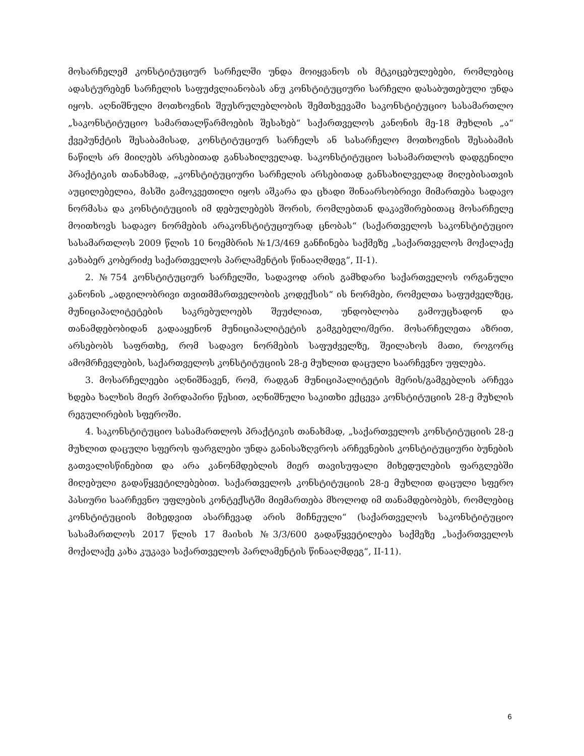მოსარჩელემ კონსტიტუციურ სარჩელში უნდა მოიყვანოს ის მტკიცებულებები, რომლებიც ადასტურებენ სარჩელის საფუძვლიანობას ანუ კონსტიტუციური სარჩელი დასაბუთებული უნდა იყოს. აღნიშნული მოთხოვნის შეუსრულებლობის შემთხვევაში საკონსტიტუციო სასამართლო „საკონსტიტუციო სამართალწარმოების შესახებ“ საქართველოს კანონის მე-18 მუხლის „ა“ ქვეპუნქტის შესაბამისად, კონსტიტუციურ სარჩელს ან სასარჩელო მოთხოვნის შესაბამის ნაწილს არ მიიღებს არსებითად განსახილველად. საკონსტიტუციო სასამართლოს დადგენილი პრაქტიკის თანახმად, „კონსტიტუციური სარჩელის არსებითად განსახილველად მიღებისათვის აუცილებელია, მასში გამოკვეთილი იყოს აშკარა და ცხადი შინაარსობრივი მიმართება სადავო ნორმასა და კონსტიტუციის იმ დებულებებს შორის, რომლებთან დაკავშირებითაც მოსარჩელე მოითხოვს სადავო ნორმების არაკონსტიტუციურად ცნობას“ (საქართველოს საკონსტიტუციო სასამართლოს 2009 წლის 10 ნოემბრის №1/3/469 განჩინება საქმეზე „საქართველოს მოქალაქე კახაბერ კობერიძე საქართველოს პარლამენტის წინააღმდეგ“, II-1).
2. №754 კონსტიტუციურ სარჩელში, სადავოდ არის გამხდარი საქართველოს ორგანული კანონის „ადგილობრივი თვითმმართველობის კოდექსის“ ის ნორმები, რომელთა საფუძველზეც, მუნიციპალიტეტების საკრებულოებს შეუძლიათ, უნდობლობა გამოუცხადონ და თანამდებობიდან გადააყენონ მუნიციპალიტეტის გამგებელი/მერი. მოსარჩელეთა აზრით, არსებობს საფრთხე, რომ სადავო ნორმების საფუძველზე, შეილახოს მათი, როგორც ამომრჩევლების, საქართველოს კონსტიტუციის 28-ე მუხლით დაცული საარჩევნო უფლება.
3. მოსარჩელეები აღნიშნავენ, რომ, რადგან მუნიციპალიტეტის მერის/გამგებლის არჩევა ხდება ხალხის მიერ პირდაპირი წესით, აღნიშნული საკითხი ექცევა კონსტიტუციის 28-ე მუხლის რეგულირების სფეროში.
4. საკონსტიტუციო სასამართლოს პრაქტიკის თანახმად, „საქართველოს კონსტიტუციის 28-ე მუხლით დაცული სფეროს ფარგლები უნდა განისაზღვროს არჩევნების კონსტიტუციური ბუნების გათვალისწინებით და არა კანონმდებლის მიერ თავისუფალი მიხედულების ფარგლებში მიღებული გადაწყვეტილებებით. საქართველოს კონსტიტუციის 28-ე მუხლით დაცული სფერო პასიური საარჩევნო უფლების კონტექსტში მიემართება მხოლოდ იმ თანამდებობებს, რომლებიც კონსტიტუციის მიხედვით ასარჩევად არის მიჩნეული“ (საქართველოს საკონსტიტუციო სასამართლოს 2017 წლის 17 მაისის №3/3/600 გადაწყვეტილება საქმეზე „საქართველოს მოქალაქე კახა კუკავა საქართველოს პარლამენტის წინააღმდეგ“, II-11).
6